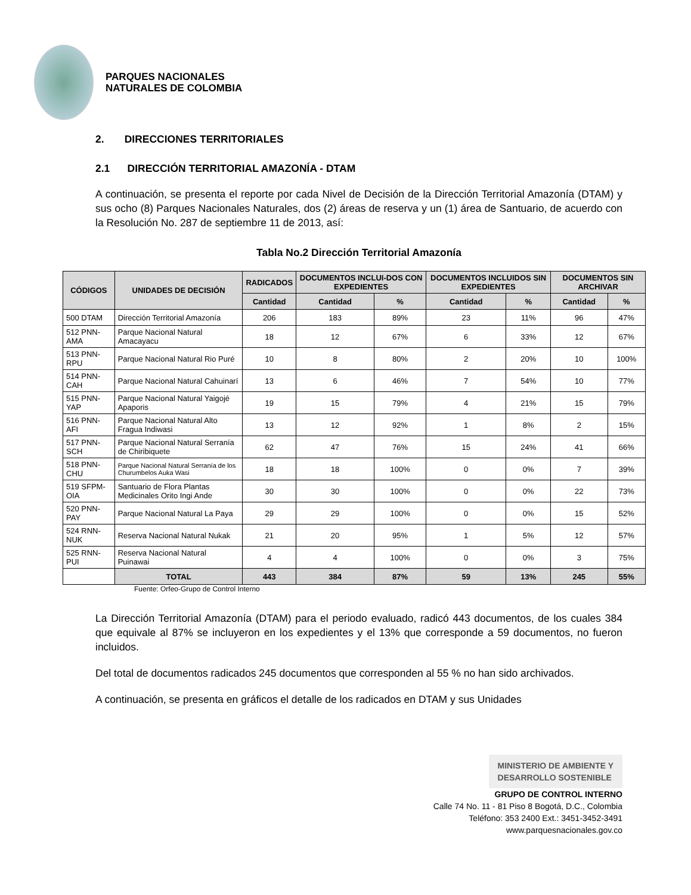PARQUES NACIONALES
NATURALES DE COLOMBIA
2. DIRECCIONES TERRITORIALES
2.1 DIRECCIÓN TERRITORIAL AMAZONÍA - DTAM
A continuación, se presenta el reporte por cada Nivel de Decisión de la Dirección Territorial Amazonía (DTAM) y sus ocho (8) Parques Nacionales Naturales, dos (2) áreas de reserva y un (1) área de Santuario, de acuerdo con la Resolución No. 287 de septiembre 11 de 2013, así:
Tabla No.2 Dirección Territorial Amazonía
| CÓDIGOS | UNIDADES DE DECISIÓN | RADICADOS | DOCUMENTOS INCLUI-DOS CON EXPEDIENTES | | DOCUMENTOS INCLUIDOS SIN EXPEDIENTES | | DOCUMENTOS SIN ARCHIVAR | |
| --- | --- | --- | --- | --- | --- | --- | --- | --- |
| | | Cantidad | Cantidad | % | Cantidad | % | Cantidad | % |
| 500 DTAM | Dirección Territorial Amazonía | 206 | 183 | 89% | 23 | 11% | 96 | 47% |
| 512 PNN-AMA | Parque Nacional Natural Amacayacu | 18 | 12 | 67% | 6 | 33% | 12 | 67% |
| 513 PNN-RPU | Parque Nacional Natural Rio Puré | 10 | 8 | 80% | 2 | 20% | 10 | 100% |
| 514 PNN-CAH | Parque Nacional Natural Cahuinarí | 13 | 6 | 46% | 7 | 54% | 10 | 77% |
| 515 PNN-YAP | Parque Nacional Natural Yaigojé Apaporis | 19 | 15 | 79% | 4 | 21% | 15 | 79% |
| 516 PNN-AFI | Parque Nacional Natural Alto Fragua Indiwasi | 13 | 12 | 92% | 1 | 8% | 2 | 15% |
| 517 PNN-SCH | Parque Nacional Natural Serranía de Chiribiquete | 62 | 47 | 76% | 15 | 24% | 41 | 66% |
| 518 PNN-CHU | Parque Nacional Natural Serranía de los Churumbelos Auka Wasi | 18 | 18 | 100% | 0 | 0% | 7 | 39% |
| 519 SFPM-OIA | Santuario de Flora Plantas Medicinales Orito Ingi Ande | 30 | 30 | 100% | 0 | 0% | 22 | 73% |
| 520 PNN-PAY | Parque Nacional Natural La Paya | 29 | 29 | 100% | 0 | 0% | 15 | 52% |
| 524 RNN-NUK | Reserva Nacional Natural Nukak | 21 | 20 | 95% | 1 | 5% | 12 | 57% |
| 525 RNN-PUI | Reserva Nacional Natural Puinawai | 4 | 4 | 100% | 0 | 0% | 3 | 75% |
| | TOTAL | 443 | 384 | 87% | 59 | 13% | 245 | 55% |
Fuente: Orfeo-Grupo de Control Interno
La Dirección Territorial Amazonía (DTAM) para el periodo evaluado, radicó 443 documentos, de los cuales 384 que equivale al 87% se incluyeron en los expedientes y el 13% que corresponde a 59 documentos, no fueron incluidos.
Del total de documentos radicados 245 documentos que corresponden al 55 % no han sido archivados.
A continuación, se presenta en gráficos el detalle de los radicados en DTAM y sus Unidades
MINISTERIO DE AMBIENTE Y
DESARROLLO SOSTENIBLE
GRUPO DE CONTROL INTERNO
Calle 74 No. 11 - 81 Piso 8 Bogotá, D.C., Colombia
Teléfono: 353 2400 Ext.: 3451-3452-3491
www.parquesnacionales.gov.co